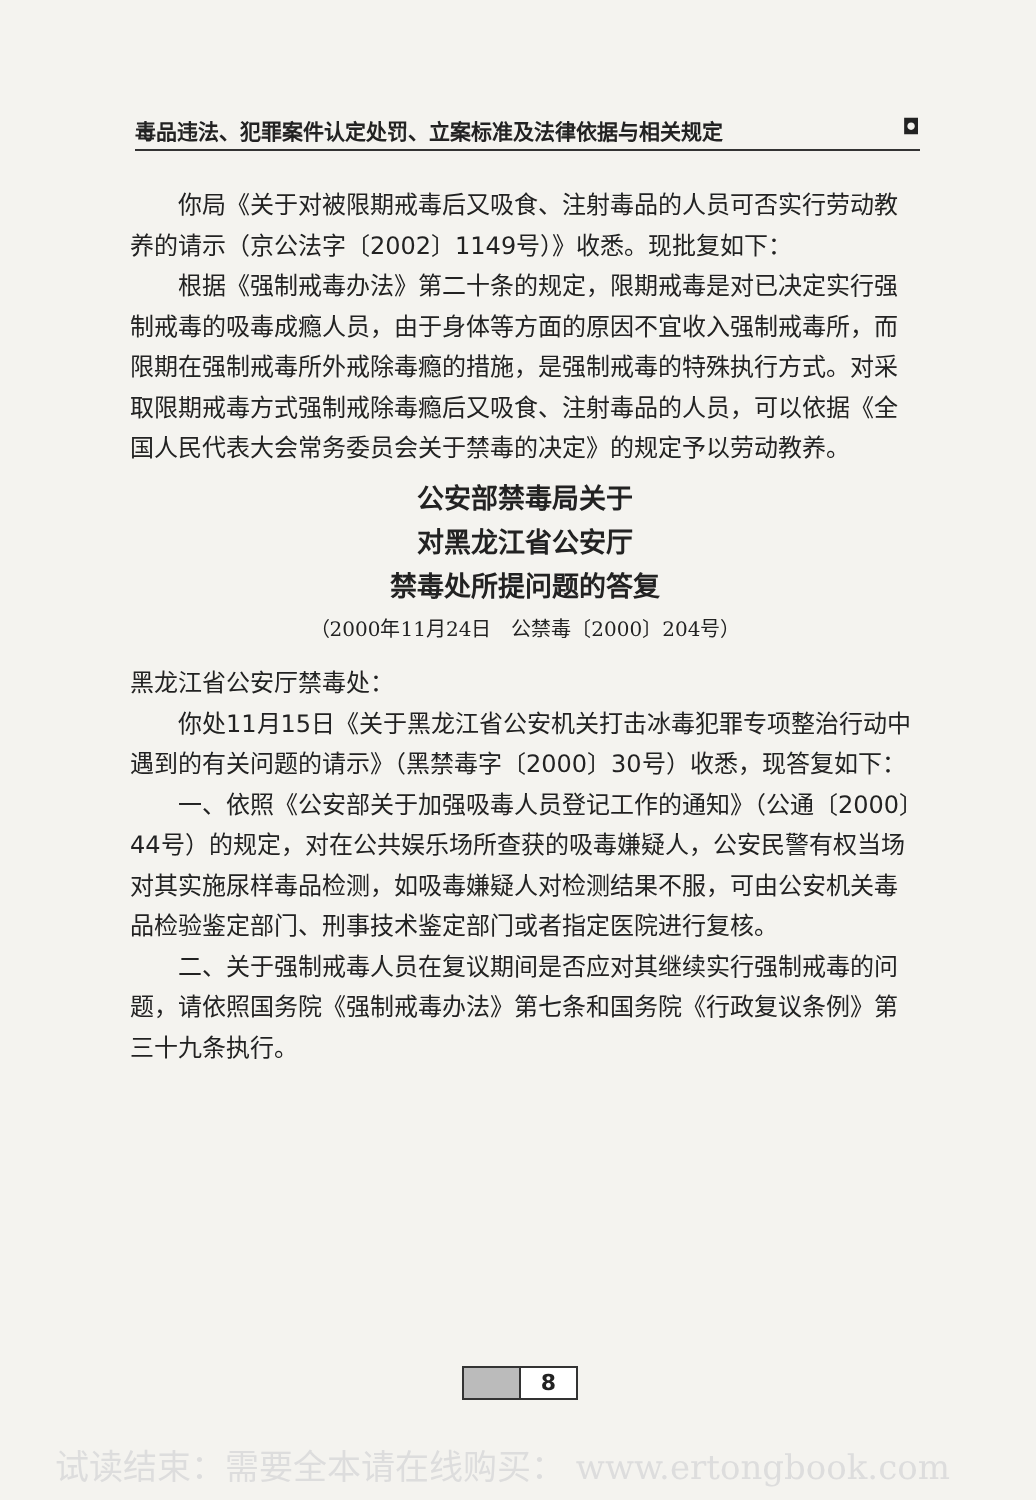毒品违法、犯罪案件认定处罚、立案标准及法律依据与相关规定 ◘
你局《关于对被限期戒毒后又吸食、注射毒品的人员可否实行劳动教养的请示（京公法字〔2002〕1149号）》收悉。现批复如下：
根据《强制戒毒办法》第二十条的规定，限期戒毒是对已决定实行强制戒毒的吸毒成瘾人员，由于身体等方面的原因不宜收入强制戒毒所，而限期在强制戒毒所外戒除毒瘾的措施，是强制戒毒的特殊执行方式。对采取限期戒毒方式强制戒除毒瘾后又吸食、注射毒品的人员，可以依据《全国人民代表大会常务委员会关于禁毒的决定》的规定予以劳动教养。
公安部禁毒局关于
对黑龙江省公安厅
禁毒处所提问题的答复
（2000年11月24日　公禁毒〔2000〕204号）
黑龙江省公安厅禁毒处：
你处11月15日《关于黑龙江省公安机关打击冰毒犯罪专项整治行动中遇到的有关问题的请示》（黑禁毒字〔2000〕30号）收悉，现答复如下：
一、依照《公安部关于加强吸毒人员登记工作的通知》（公通〔2000〕44号）的规定，对在公共娱乐场所查获的吸毒嫌疑人，公安民警有权当场对其实施尿样毒品检测，如吸毒嫌疑人对检测结果不服，可由公安机关毒品检验鉴定部门、刑事技术鉴定部门或者指定医院进行复核。
二、关于强制戒毒人员在复议期间是否应对其继续实行强制戒毒的问题，请依照国务院《强制戒毒办法》第七条和国务院《行政复议条例》第三十九条执行。
8
试读结束：需要全本请在线购买： www.ertongbook.com